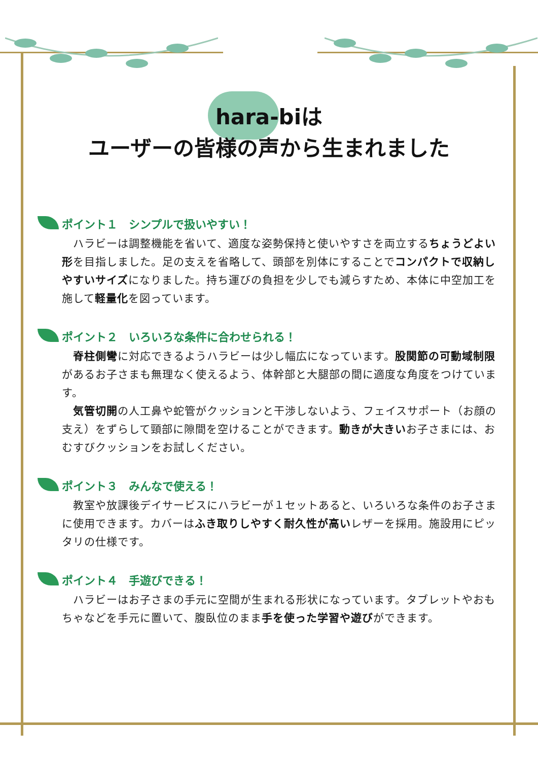hara-biは
ユーザーの皆様の声から生まれました
ポイント１　シンプルで扱いやすい！
　ハラビーは調整機能を省いて、適度な姿勢保持と使いやすさを両立するちょうどよい形を目指しました。足の支えを省略して、頭部を別体にすることでコンパクトで収納しやすいサイズになりました。持ち運びの負担を少しでも減らすため、本体に中空加工を施して軽量化を図っています。
ポイント２　いろいろな条件に合わせられる！
　脊柱側彎に対応できるようハラビーは少し幅広になっています。股関節の可動域制限があるお子さまも無理なく使えるよう、体幹部と大腿部の間に適度な角度をつけています。
　気管切開の人工鼻や蛇管がクッションと干渉しないよう、フェイスサポート（お顔の支え）をずらして頸部に隙間を空けることができます。動きが大きいお子さまには、おむすびクッションをお試しください。
ポイント３　みんなで使える！
　教室や放課後デイサービスにハラビーが１セットあると、いろいろな条件のお子さまに使用できます。カバーはふき取りしやすく耐久性が高いレザーを採用。施設用にピッタリの仕様です。
ポイント４　手遊びできる！
　ハラビーはお子さまの手元に空間が生まれる形状になっています。タブレットやおもちゃなどを手元に置いて、腹臥位のまま手を使った学習や遊びができます。